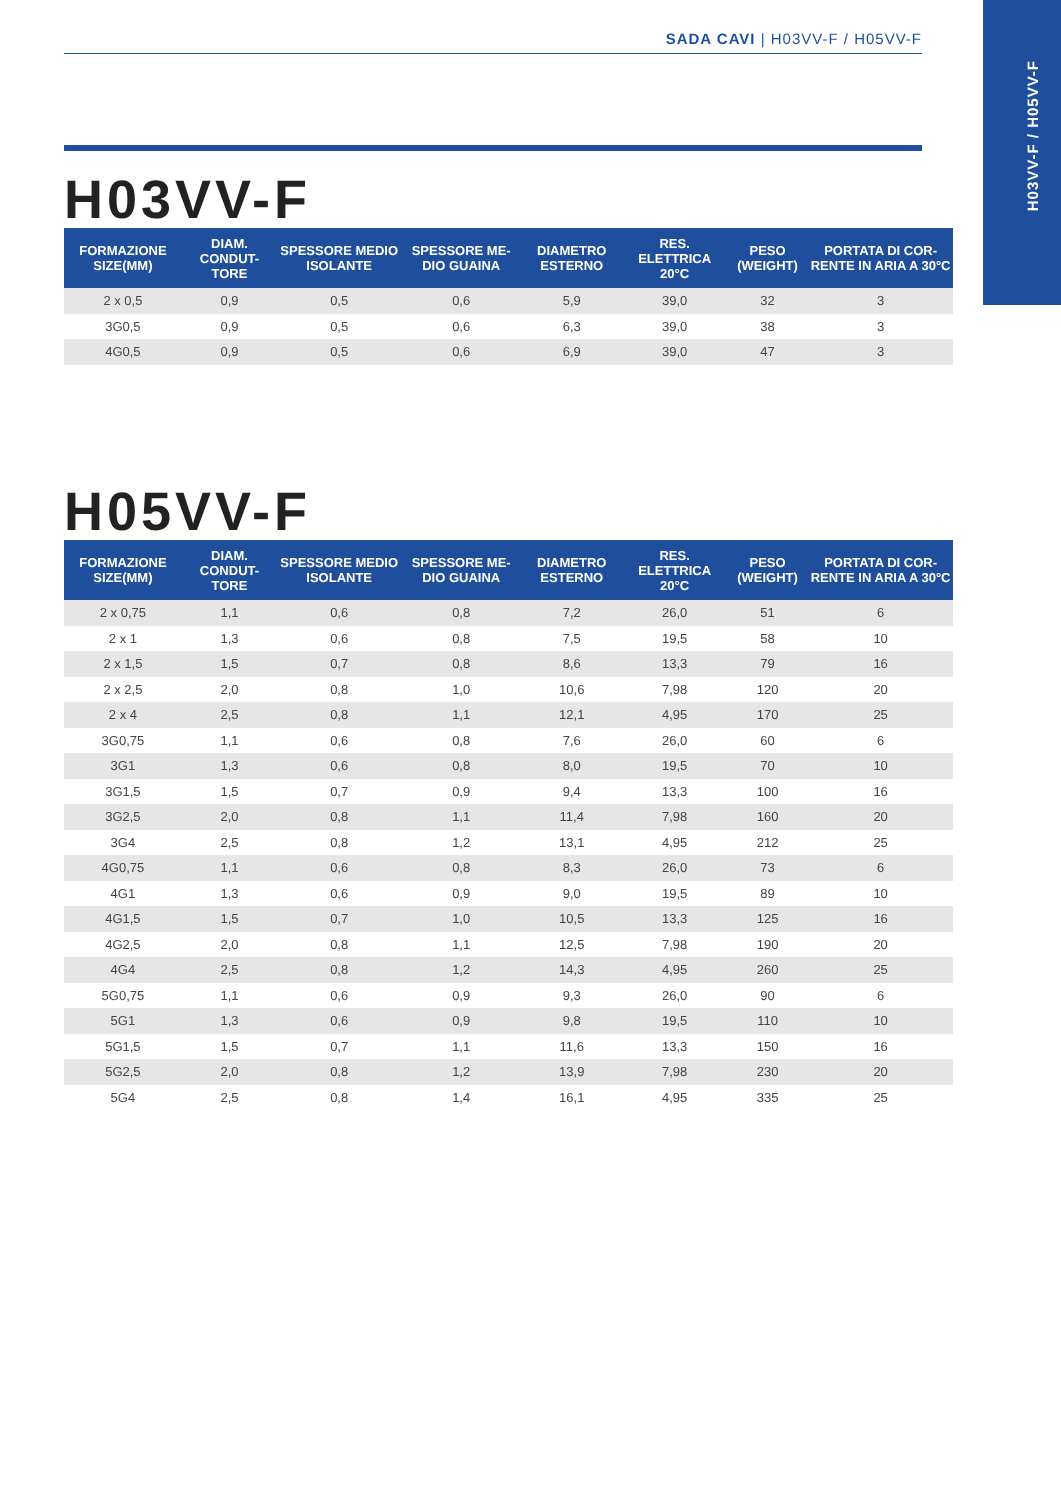SADA CAVI | H03VV-F / H05VV-F
H03VV-F / H05VV-F
H03VV-F
| FORMAZIONE SIZE(MM) | DIAM. CONDUT-TORE | SPESSORE MEDIO ISOLANTE | SPESSORE ME-DIO GUAINA | DIAMETRO ESTERNO | RES. ELETTRICA 20°C | PESO (WEIGHT) | PORTATA DI COR-RENTE IN ARIA A 30°C |
| --- | --- | --- | --- | --- | --- | --- | --- |
| 2 x 0,5 | 0,9 | 0,5 | 0,6 | 5,9 | 39,0 | 32 | 3 |
| 3G0,5 | 0,9 | 0,5 | 0,6 | 6,3 | 39,0 | 38 | 3 |
| 4G0,5 | 0,9 | 0,5 | 0,6 | 6,9 | 39,0 | 47 | 3 |
H05VV-F
| FORMAZIONE SIZE(MM) | DIAM. CONDUT-TORE | SPESSORE MEDIO ISOLANTE | SPESSORE ME-DIO GUAINA | DIAMETRO ESTERNO | RES. ELETTRICA 20°C | PESO (WEIGHT) | PORTATA DI COR-RENTE IN ARIA A 30°C |
| --- | --- | --- | --- | --- | --- | --- | --- |
| 2 x 0,75 | 1,1 | 0,6 | 0,8 | 7,2 | 26,0 | 51 | 6 |
| 2 x 1 | 1,3 | 0,6 | 0,8 | 7,5 | 19,5 | 58 | 10 |
| 2 x 1,5 | 1,5 | 0,7 | 0,8 | 8,6 | 13,3 | 79 | 16 |
| 2 x 2,5 | 2,0 | 0,8 | 1,0 | 10,6 | 7,98 | 120 | 20 |
| 2 x 4 | 2,5 | 0,8 | 1,1 | 12,1 | 4,95 | 170 | 25 |
| 3G0,75 | 1,1 | 0,6 | 0,8 | 7,6 | 26,0 | 60 | 6 |
| 3G1 | 1,3 | 0,6 | 0,8 | 8,0 | 19,5 | 70 | 10 |
| 3G1,5 | 1,5 | 0,7 | 0,9 | 9,4 | 13,3 | 100 | 16 |
| 3G2,5 | 2,0 | 0,8 | 1,1 | 11,4 | 7,98 | 160 | 20 |
| 3G4 | 2,5 | 0,8 | 1,2 | 13,1 | 4,95 | 212 | 25 |
| 4G0,75 | 1,1 | 0,6 | 0,8 | 8,3 | 26,0 | 73 | 6 |
| 4G1 | 1,3 | 0,6 | 0,9 | 9,0 | 19,5 | 89 | 10 |
| 4G1,5 | 1,5 | 0,7 | 1,0 | 10,5 | 13,3 | 125 | 16 |
| 4G2,5 | 2,0 | 0,8 | 1,1 | 12,5 | 7,98 | 190 | 20 |
| 4G4 | 2,5 | 0,8 | 1,2 | 14,3 | 4,95 | 260 | 25 |
| 5G0,75 | 1,1 | 0,6 | 0,9 | 9,3 | 26,0 | 90 | 6 |
| 5G1 | 1,3 | 0,6 | 0,9 | 9,8 | 19,5 | 110 | 10 |
| 5G1,5 | 1,5 | 0,7 | 1,1 | 11,6 | 13,3 | 150 | 16 |
| 5G2,5 | 2,0 | 0,8 | 1,2 | 13,9 | 7,98 | 230 | 20 |
| 5G4 | 2,5 | 0,8 | 1,4 | 16,1 | 4,95 | 335 | 25 |